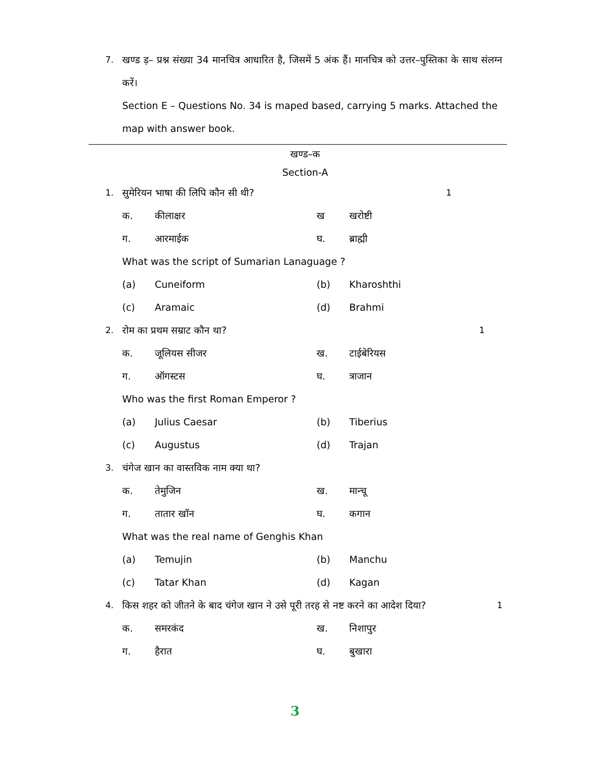7. खण्ड ड़– प्रश्न संख्या 34 मानचित्र आधारित है, जिसमें 5 अंक हैं। मानचित्र को उत्तर–पुस्तिका के साथ संलग्न करें।
Section E – Questions No. 34 is maped based, carrying 5 marks. Attached the map with answer book.
खण्ड–क
Section-A
1. सुमेरियन भाषा की लिपि कौन सी थी? 1
क. कीलाक्षर ख खरोष्टी
ग. आरमाईक घ. ब्राह्मी
What was the script of Sumarian Lanaguage ?
(a) Cuneiform (b) Kharoshthi
(c) Aramaic (d) Brahmi
2. रोम का प्रथम सम्राट कौन था? 1
क. जूलियस सीजर ख. टाईबेरियस
ग. ऑगस्टस घ. त्राजान
Who was the first Roman Emperor ?
(a) Julius Caesar (b) Tiberius
(c) Augustus (d) Trajan
3. चंगेज खान का वास्तविक नाम क्या था?
क. तेमुजिन ख. मान्चू
ग. तातार खॉन घ. कगान
What was the real name of Genghis Khan
(a) Temujin (b) Manchu
(c) Tatar Khan (d) Kagan
4. किस शहर को जीतने के बाद चंगेज खान ने उसे पूरी तरह से नष्ट करने का आदेश दिया? 1
क. समरकंद ख. निशापुर
ग. हैरात घ. बुखारा
3